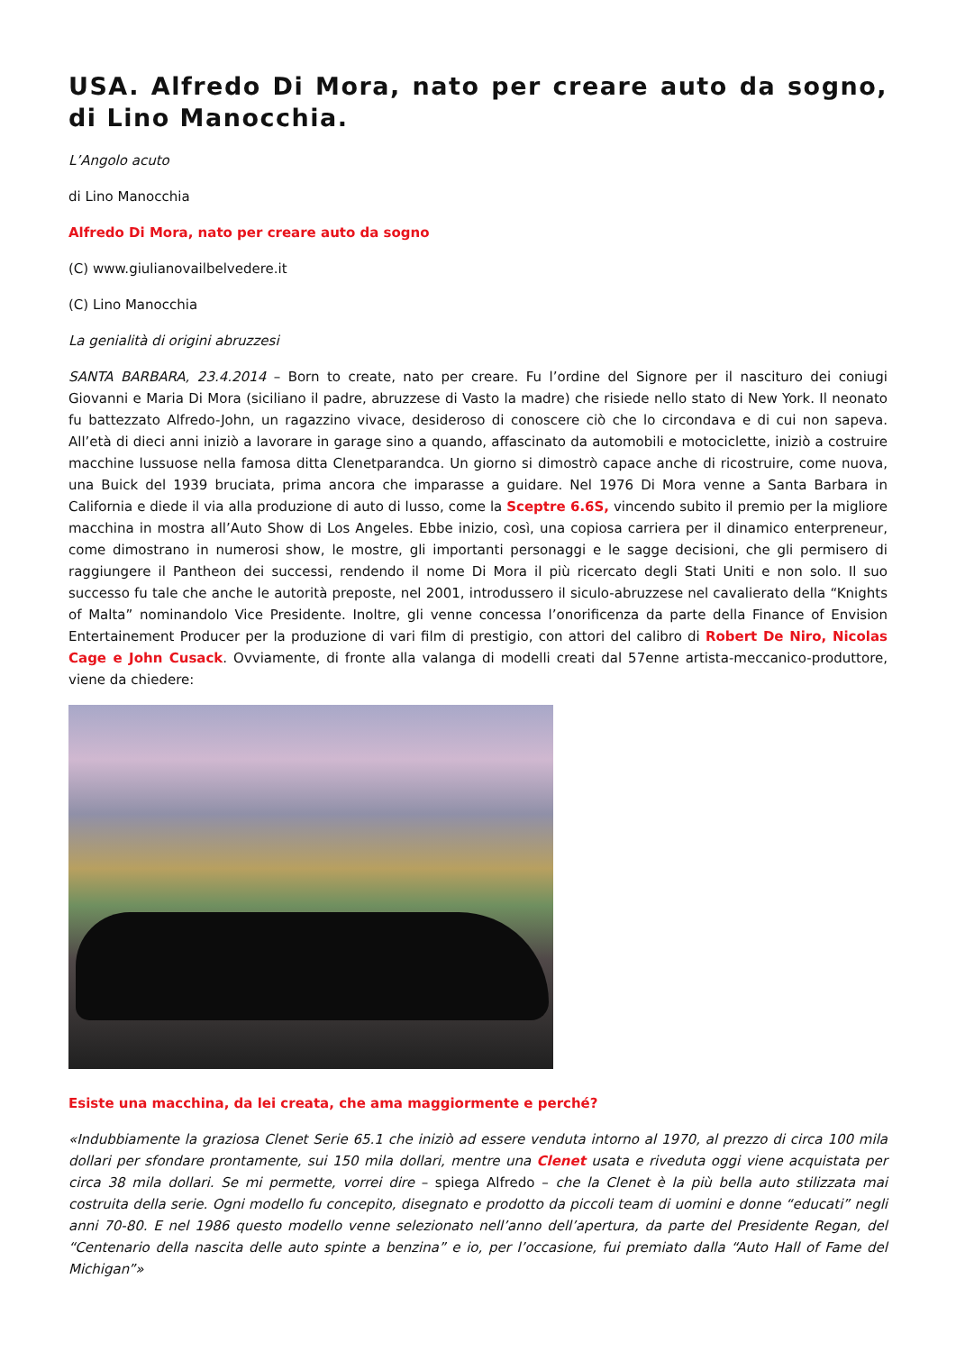USA. Alfredo Di Mora, nato per creare auto da sogno, di Lino Manocchia.
L’Angolo acuto
di Lino Manocchia
Alfredo Di Mora, nato per creare auto da sogno
(C) www.giulianovailbelvedere.it
(C) Lino Manocchia
La genialità di origini abruzzesi
SANTA BARBARA, 23.4.2014 – Born to create, nato per creare. Fu l’ordine del Signore per il nascituro dei coniugi Giovanni e Maria Di Mora (siciliano il padre, abruzzese di Vasto la madre) che risiede nello stato di New York. Il neonato fu battezzato Alfredo-John, un ragazzino vivace, desideroso di conoscere ciò che lo circondava e di cui non sapeva. All’età di dieci anni iniziò a lavorare in garage sino a quando, affascinato da automobili e motociclette, iniziò a costruire macchine lussuose nella famosa ditta Clenetparandca. Un giorno si dimostrò capace anche di ricostruire, come nuova, una Buick del 1939 bruciata, prima ancora che imparasse a guidare. Nel 1976 Di Mora venne a Santa Barbara in California e diede il via alla produzione di auto di lusso, come la Sceptre 6.6S, vincendo subito il premio per la migliore macchina in mostra all’Auto Show di Los Angeles. Ebbe inizio, così, una copiosa carriera per il dinamico enterpreneur, come dimostrano in numerosi show, le mostre, gli importanti personaggi e le sagge decisioni, che gli permisero di raggiungere il Pantheon dei successi, rendendo il nome Di Mora il più ricercato degli Stati Uniti e non solo. Il suo successo fu tale che anche le autorità preposte, nel 2001, introdussero il siculo-abruzzese nel cavalierato della “Knights of Malta” nominandolo Vice Presidente. Inoltre, gli venne concessa l’onorificenza da parte della Finance of Envision Entertainement Producer per la produzione di vari film di prestigio, con attori del calibro di Robert De Niro, Nicolas Cage e John Cusack. Ovviamente, di fronte alla valanga di modelli creati dal 57enne artista-meccanico-produttore, viene da chiedere:
Esiste una macchina, da lei creata, che ama maggiormente e perché?
«Indubbiamente la graziosa Clenet Serie 65.1 che iniziò ad essere venduta intorno al 1970, al prezzo di circa 100 mila dollari per sfondare prontamente, sui 150 mila dollari, mentre una Clenet usata e riveduta oggi viene acquistata per circa 38 mila dollari. Se mi permette, vorrei dire – spiega Alfredo – che la Clenet è la più bella auto stilizzata mai costruita della serie. Ogni modello fu concepito, disegnato e prodotto da piccoli team di uomini e donne “educati” negli anni 70-80. E nel 1986 questo modello venne selezionato nell’anno dell’apertura, da parte del Presidente Regan, del “Centenario della nascita delle auto spinte a benzina” e io, per l’occasione, fui premiato dalla “Auto Hall of Fame del Michigan”»